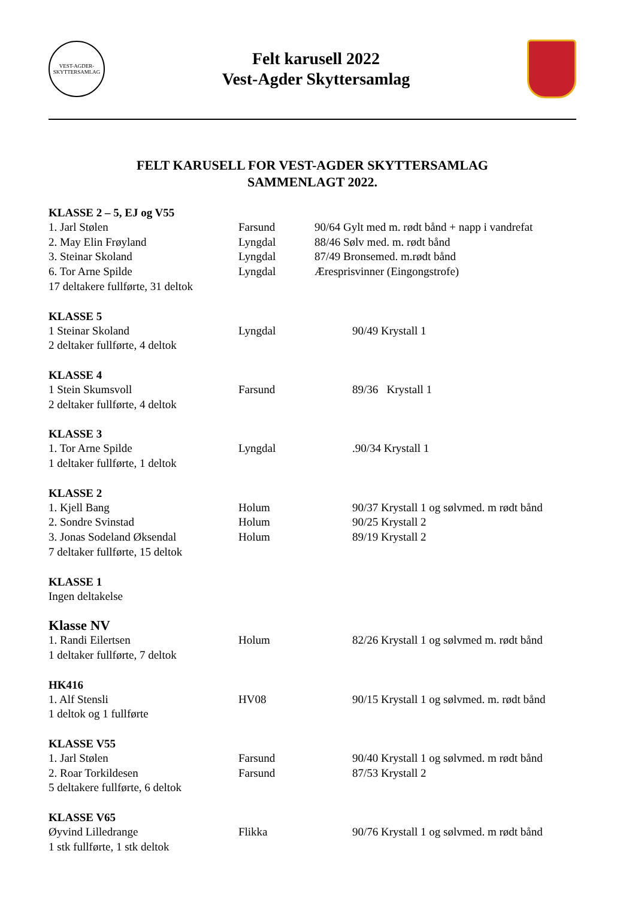VEST-AGDER-SKYTTERSAMLAG
Felt karusell 2022
Vest-Agder Skyttersamlag
FELT KARUSELL FOR VEST-AGDER SKYTTERSAMLAG
SAMMENLAGT 2022.
KLASSE 2 – 5, EJ og V55
1. Jarl Stølen Farsund 90/64 Gylt med m. rødt bånd + napp i vandrefat
2. May Elin Frøyland Lyngdal 88/46 Sølv med. m. rødt bånd
3. Steinar Skoland Lyngdal 87/49 Bronsemed. m.rødt bånd
6. Tor Arne Spilde Lyngdal Æresprisvinner (Eingongstrofe)
17 deltakere fullførte, 31 deltok
KLASSE 5
1 Steinar Skoland Lyngdal 90/49 Krystall 1
2 deltaker fullførte, 4 deltok
KLASSE 4
1 Stein Skumsvoll Farsund 89/36 Krystall 1
2 deltaker fullførte, 4 deltok
KLASSE 3
1. Tor Arne Spilde Lyngdal.90/34 Krystall 1
1 deltaker fullførte, 1 deltok
KLASSE 2
1. Kjell Bang Holum 90/37 Krystall 1 og sølvmed. m rødt bånd
2. Sondre Svinstad Holum 90/25 Krystall 2
3. Jonas Sodeland Øksendal Holum 89/19 Krystall 2
7 deltaker fullførte, 15 deltok
KLASSE 1
Ingen deltakelse
Klasse NV
1. Randi Eilertsen Holum 82/26 Krystall 1 og sølvmed m. rødt bånd
1 deltaker fullførte, 7 deltok
HK416
1. Alf Stensli HV08 90/15 Krystall 1 og sølvmed. m. rødt bånd
1 deltok og 1 fullførte
KLASSE V55
1. Jarl Stølen Farsund 90/40 Krystall 1 og sølvmed. m rødt bånd
2. Roar Torkildesen Farsund 87/53 Krystall 2
5 deltakere fullførte, 6 deltok
KLASSE V65
Øyvind Lilledrange Flikka 90/76 Krystall 1 og sølvmed. m rødt bånd
1 stk fullførte, 1 stk deltok